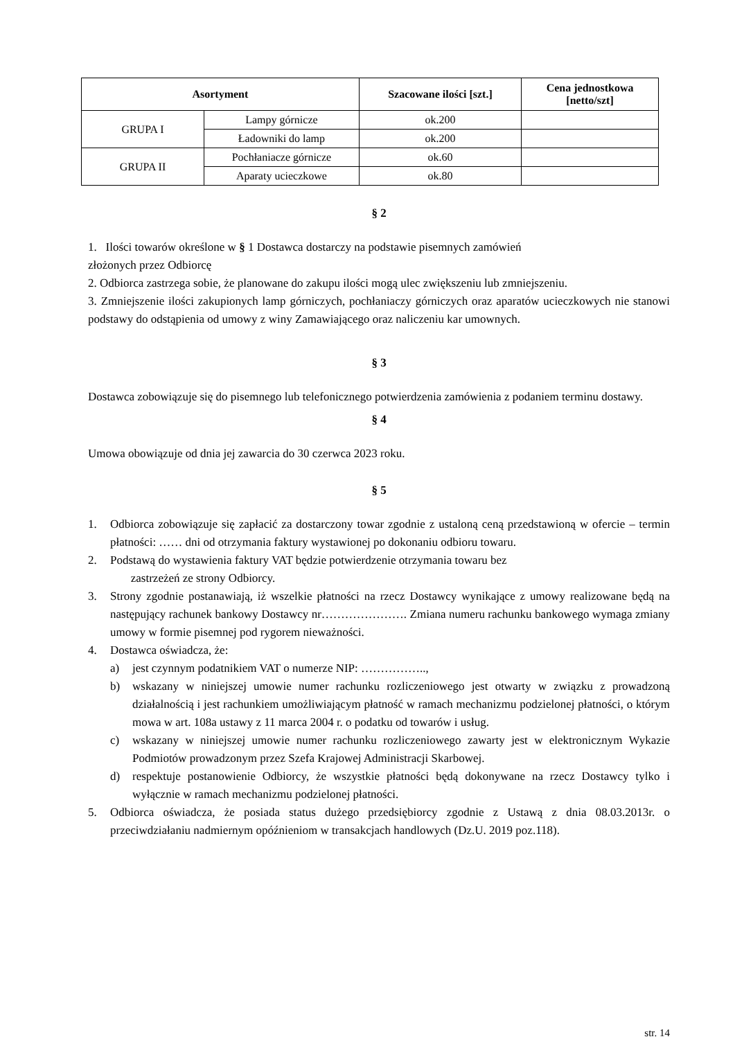| Asortyment | | Szacowane ilości [szt.] | Cena jednostkowa [netto/szt] |
| --- | --- | --- | --- |
| GRUPA I | Lampy górnicze | ok.200 | |
| | Ładowniki do lamp | ok.200 | |
| GRUPA II | Pochłaniacze górnicze | ok.60 | |
| | Aparaty ucieczkowe | ok.80 | |
§ 2
1. Ilości towarów określone w § 1 Dostawca dostarczy na podstawie pisemnych zamówień
złożonych przez Odbiorcę
2. Odbiorca zastrzega sobie, że planowane do zakupu ilości mogą ulec zwiększeniu lub zmniejszeniu.
3. Zmniejszenie ilości zakupionych lamp górniczych, pochłaniaczy górniczych oraz aparatów ucieczkowych nie stanowi podstawy do odstąpienia od umowy z winy Zamawiającego oraz naliczeniu kar umownych.
§ 3
Dostawca zobowiązuje się do pisemnego lub telefonicznego potwierdzenia zamówienia z podaniem terminu dostawy.
§ 4
Umowa obowiązuje od dnia jej zawarcia do 30 czerwca 2023 roku.
§ 5
1. Odbiorca zobowiązuje się zapłacić za dostarczony towar zgodnie z ustaloną ceną przedstawioną w ofercie – termin płatności: …… dni od otrzymania faktury wystawionej po dokonaniu odbioru towaru.
2. Podstawą do wystawienia faktury VAT będzie potwierdzenie otrzymania towaru bez
zastrzeżeń ze strony Odbiorcy.
3. Strony zgodnie postanawiają, iż wszelkie płatności na rzecz Dostawcy wynikające z umowy realizowane będą na następujący rachunek bankowy Dostawcy nr…………………. Zmiana numeru rachunku bankowego wymaga zmiany umowy w formie pisemnej pod rygorem nieważności.
4. Dostawca oświadcza, że:
a) jest czynnym podatnikiem VAT o numerze NIP: ……………..,
b) wskazany w niniejszej umowie numer rachunku rozliczeniowego jest otwarty w związku z prowadzoną działalnością i jest rachunkiem umożliwiającym płatność w ramach mechanizmu podzielonej płatności, o którym mowa w art. 108a ustawy z 11 marca 2004 r. o podatku od towarów i usług.
c) wskazany w niniejszej umowie numer rachunku rozliczeniowego zawarty jest w elektronicznym Wykazie Podmiotów prowadzonym przez Szefa Krajowej Administracji Skarbowej.
d) respektuje postanowienie Odbiorcy, że wszystkie płatności będą dokonywane na rzecz Dostawcy tylko i wyłącznie w ramach mechanizmu podzielonej płatności.
5. Odbiorca oświadcza, że posiada status dużego przedsiębiorcy zgodnie z Ustawą z dnia 08.03.2013r. o przeciwdziałaniu nadmiernym opóźnieniom w transakcjach handlowych (Dz.U. 2019 poz.118).
str. 14